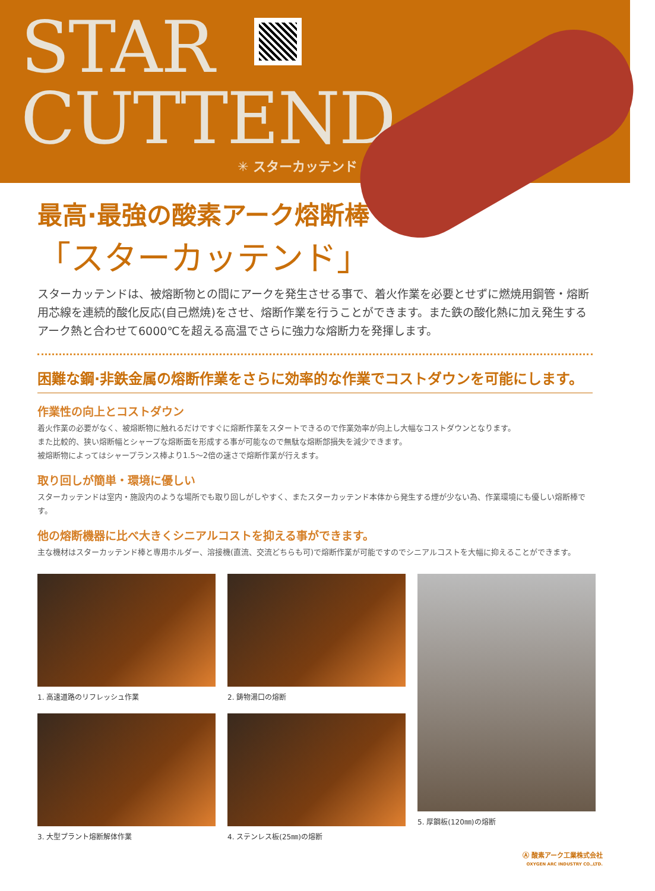STAR
CUTTEND
✳ スターカッテンド
最高·最強の酸素アーク熔断棒
「スターカッテンド」
スターカッテンドは、被熔断物との間にアークを発生させる事で、着火作業を必要とせずに燃焼用鋼管・熔断用芯線を連続的酸化反応(自己燃焼)をさせ、熔断作業を行うことができます。また鉄の酸化熱に加え発生するアーク熱と合わせて6000℃を超える高温でさらに強力な熔断力を発揮します。
困難な鋼·非鉄金属の熔断作業をさらに効率的な作業でコストダウンを可能にします。
作業性の向上とコストダウン
着火作業の必要がなく、被熔断物に触れるだけですぐに熔断作業をスタートできるので作業効率が向上し大幅なコストダウンとなります。
また比較的、狭い熔断幅とシャープな熔断面を形成する事が可能なので無駄な熔断部損失を減少できます。
被熔断物によってはシャープランス棒より1.5〜2倍の速さで熔断作業が行えます。
取り回しが簡単・環境に優しい
スターカッテンドは室内・施設内のような場所でも取り回しがしやすく、またスターカッテンド本体から発生する煙が少ない為、作業環境にも優しい熔断棒です。
他の熔断機器に比べ大きくシニアルコストを抑える事ができます。
主な機材はスターカッテンド棒と専用ホルダー、溶接機(直流、交流どちらも可)で熔断作業が可能ですのでシニアルコストを大幅に抑えることができます。
1. 高速道路のリフレッシュ作業
2. 鋳物湯口の熔断
5. 厚鋼板(120㎜)の熔断
3. 大型プラント熔断解体作業
4. ステンレス板(25㎜)の熔断
Ⓐ 酸素アーク工業株式会社
OXYGEN ARC INDUSTRY CO.,LTD.